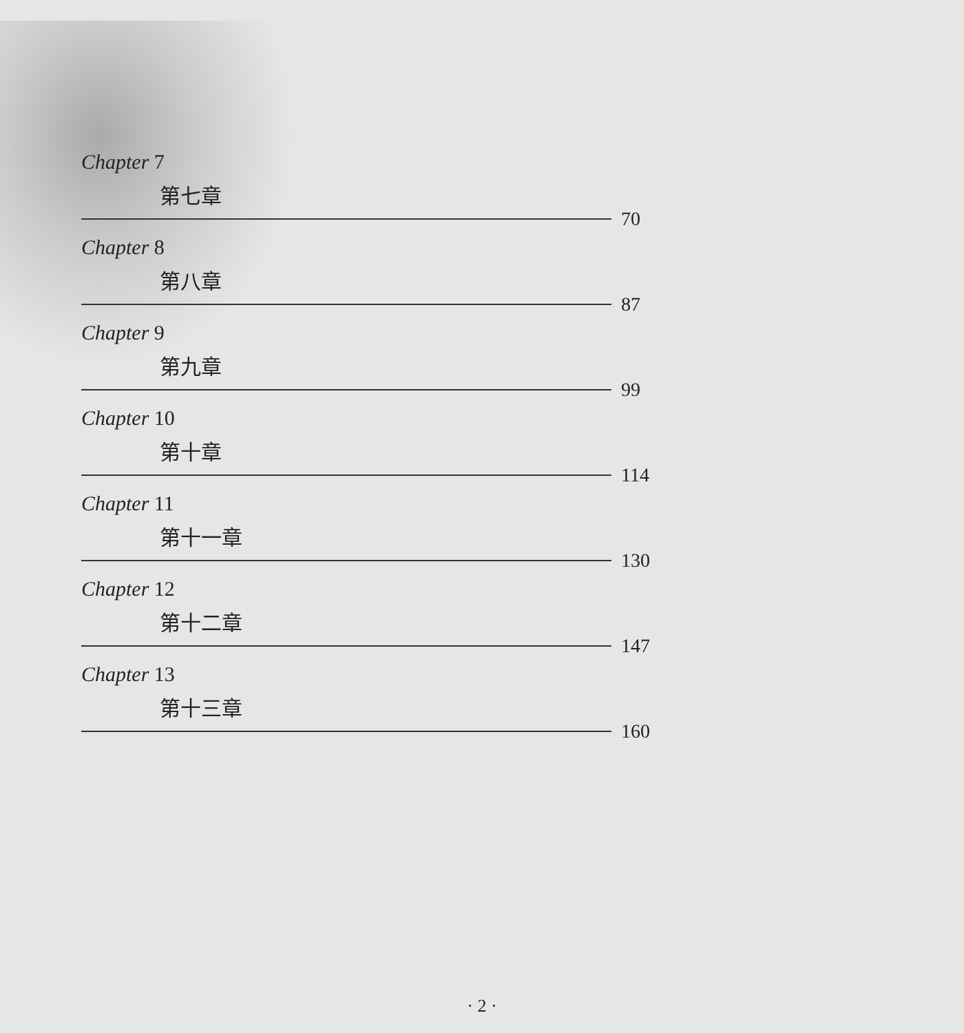Chapter 7
第七章
70
Chapter 8
第八章
87
Chapter 9
第九章
99
Chapter 10
第十章
114
Chapter 11
第十一章
130
Chapter 12
第十二章
147
Chapter 13
第十三章
160
· 2 ·